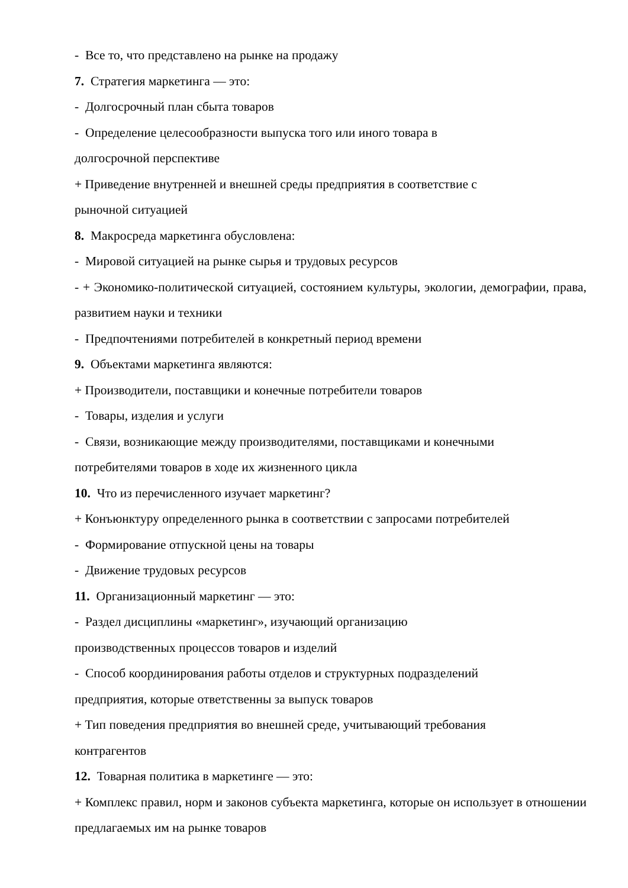- Все то, что представлено на рынке на продажу
7. Стратегия маркетинга — это:
- Долгосрочный план сбыта товаров
- Определение целесообразности выпуска того или иного товара в
долгосрочной перспективе
+ Приведение внутренней и внешней среды предприятия в соответствие с
рыночной ситуацией
8. Макросреда маркетинга обусловлена:
- Мировой ситуацией на рынке сырья и трудовых ресурсов
- + Экономико-политической ситуацией, состоянием культуры, экологии, демографии, права, развитием науки и техники
- Предпочтениями потребителей в конкретный период времени
9. Объектами маркетинга являются:
+ Производители, поставщики и конечные потребители товаров
- Товары, изделия и услуги
- Связи, возникающие между производителями, поставщиками и конечными
потребителями товаров в ходе их жизненного цикла
10. Что из перечисленного изучает маркетинг?
+ Конъюнктуру определенного рынка в соответствии с запросами потребителей
- Формирование отпускной цены на товары
- Движение трудовых ресурсов
11. Организационный маркетинг — это:
- Раздел дисциплины «маркетинг», изучающий организацию
производственных процессов товаров и изделий
- Способ координирования работы отделов и структурных подразделений
предприятия, которые ответственны за выпуск товаров
+ Тип поведения предприятия во внешней среде, учитывающий требования
контрагентов
12. Товарная политика в маркетинге — это:
+ Комплекс правил, норм и законов субъекта маркетинга, которые он использует в отношении предлагаемых им на рынке товаров